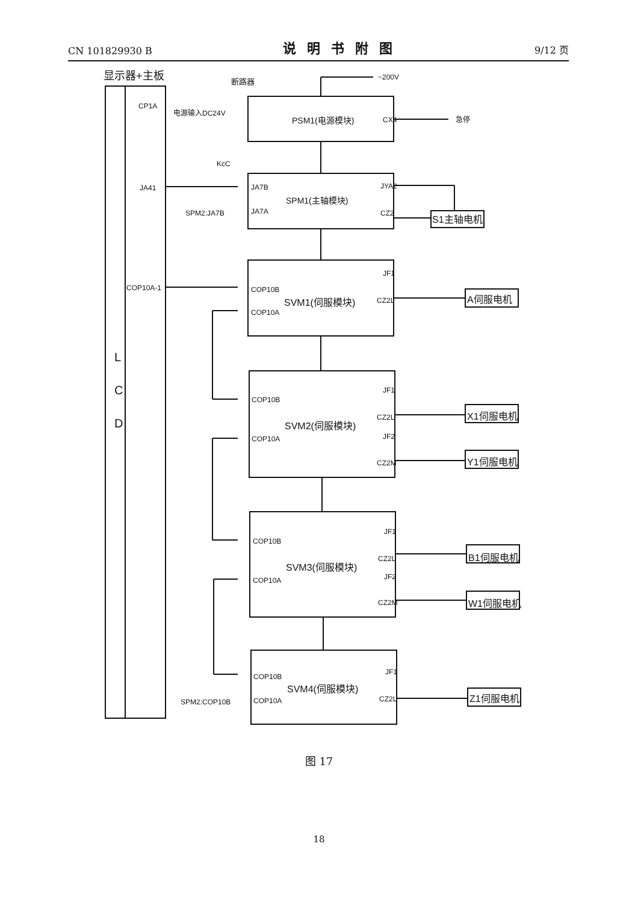CN 101829930 B 说明书附图 9/12 页
显示器+主板
L
C
D
CP1A
电源输入DC24V
JA41
COP10A-1
断路器
~200V
PSM1(电源模块)
CX4
急停
KcC
JA7B
JA7A
SPM2:JA7B
SPM1(主轴模块)
JYA2
CZ2
S1主轴电机
COP10B
COP10A
SVM1(伺服模块)
JF1
CZ2L
A伺服电机
COP10B
COP10A
SVM2(伺服模块)
JF1
CZ2L
JF2
CZ2M
X1伺服电机
Y1伺服电机
COP10B
COP10A
SVM3(伺服模块)
JF1
CZ2L
JF2
CZ2M
B1伺服电机
W1伺服电机
COP10B
COP10A
SPM2:COP10B
SVM4(伺服模块)
JF1
CZ2L
Z1伺服电机
图 17
18